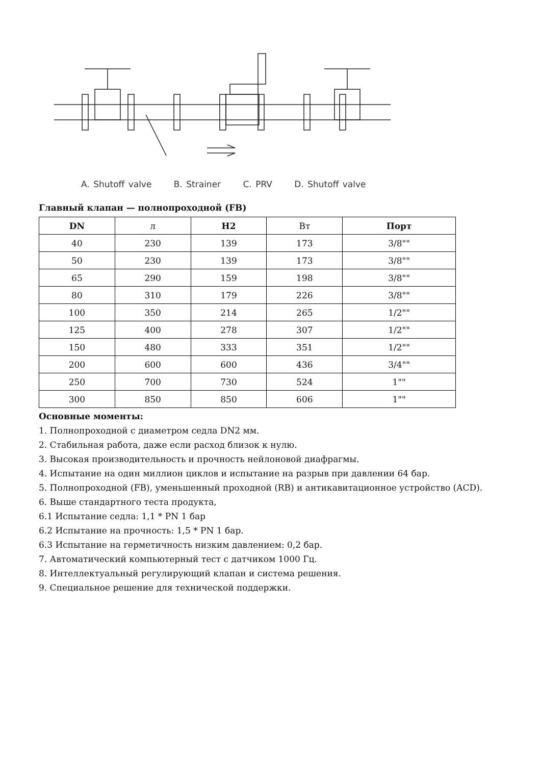A. Shutoff valve B. Strainer C. PRV D. Shutoff valve
Главный клапан — полнопроходной (FB)
| DN | л | H2 | Вт | Порт |
| --- | --- | --- | --- | --- |
| 40 | 230 | 139 | 173 | 3/8"" |
| 50 | 230 | 139 | 173 | 3/8"" |
| 65 | 290 | 159 | 198 | 3/8"" |
| 80 | 310 | 179 | 226 | 3/8"" |
| 100 | 350 | 214 | 265 | 1/2"" |
| 125 | 400 | 278 | 307 | 1/2"" |
| 150 | 480 | 333 | 351 | 1/2"" |
| 200 | 600 | 600 | 436 | 3/4"" |
| 250 | 700 | 730 | 524 | 1"" |
| 300 | 850 | 850 | 606 | 1"" |
Основные моменты:
1. Полнопроходной с диаметром седла DN2 мм.
2. Стабильная работа, даже если расход близок к нулю.
3. Высокая производительность и прочность нейлоновой диафрагмы.
4. Испытание на один миллион циклов и испытание на разрыв при давлении 64 бар.
5. Полнопроходной (FB), уменьшенный проходной (RB) и антикавитационное устройство (ACD).
6. Выше стандартного теста продукта,
6.1 Испытание седла: 1,1 * PN 1 бар
6.2 Испытание на прочность: 1,5 * PN 1 бар.
6.3 Испытание на герметичность низким давлением: 0,2 бар.
7. Автоматический компьютерный тест с датчиком 1000 Гц.
8. Интеллектуальный регулирующий клапан и система решения.
9. Специальное решение для технической поддержки.